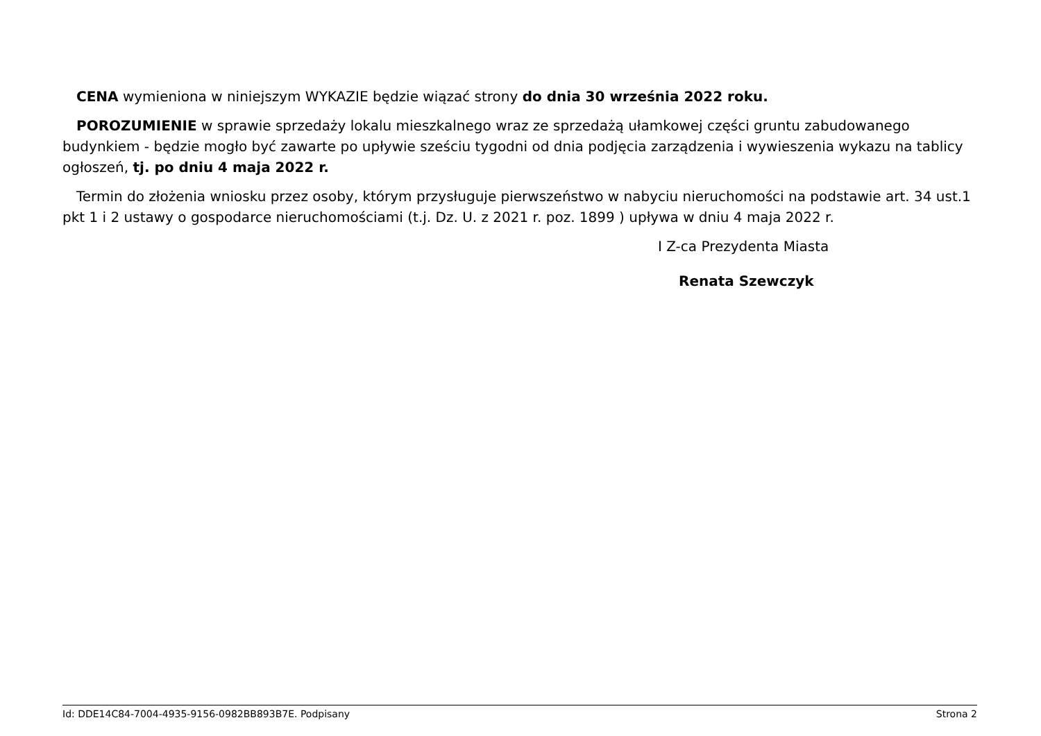CENA wymieniona w niniejszym WYKAZIE będzie wiązać strony do dnia 30 września 2022 roku.
POROZUMIENIE w sprawie sprzedaży lokalu mieszkalnego wraz ze sprzedażą ułamkowej części gruntu zabudowanego budynkiem - będzie mogło być zawarte po upływie sześciu tygodni od dnia podjęcia zarządzenia i wywieszenia wykazu na tablicy ogłoszeń, tj. po dniu 4 maja 2022 r.
Termin do złożenia wniosku przez osoby, którym przysługuje pierwszeństwo w nabyciu nieruchomości na podstawie art. 34 ust.1 pkt 1 i 2 ustawy o gospodarce nieruchomościami (t.j. Dz. U. z 2021 r. poz. 1899 ) upływa w dniu 4 maja 2022 r.
I Z-ca Prezydenta Miasta
Renata Szewczyk
Id: DDE14C84-7004-4935-9156-0982BB893B7E. Podpisany Strona 2